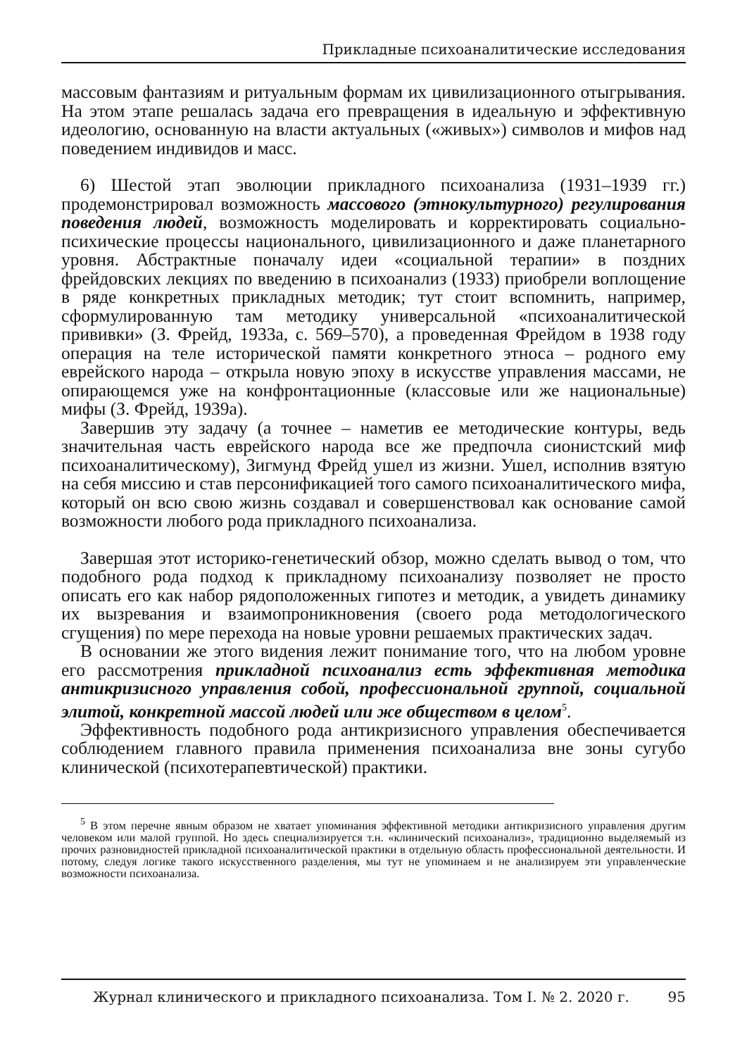Прикладные психоаналитические исследования
массовым фантазиям и ритуальным формам их цивилизационного отыгрывания. На этом этапе решалась задача его превращения в идеальную и эффективную идеологию, основанную на власти актуальных («живых») символов и мифов над поведением индивидов и масс.
6) Шестой этап эволюции прикладного психоанализа (1931–1939 гг.) продемонстрировал возможность массового (этнокультурного) регулирования поведения людей, возможность моделировать и корректировать социально-психические процессы национального, цивилизационного и даже планетарного уровня. Абстрактные поначалу идеи «социальной терапии» в поздних фрейдовских лекциях по введению в психоанализ (1933) приобрели воплощение в ряде конкретных прикладных методик; тут стоит вспомнить, например, сформулированную там методику универсальной «психоаналитической прививки» (З. Фрейд, 1933а, с. 569–570), а проведенная Фрейдом в 1938 году операция на теле исторической памяти конкретного этноса – родного ему еврейского народа – открыла новую эпоху в искусстве управления массами, не опирающемся уже на конфронтационные (классовые или же национальные) мифы (З. Фрейд, 1939а).
Завершив эту задачу (а точнее – наметив ее методические контуры, ведь значительная часть еврейского народа все же предпочла сионистский миф психоаналитическому), Зигмунд Фрейд ушел из жизни. Ушел, исполнив взятую на себя миссию и став персонификацией того самого психоаналитического мифа, который он всю свою жизнь создавал и совершенствовал как основание самой возможности любого рода прикладного психоанализа.
Завершая этот историко-генетический обзор, можно сделать вывод о том, что подобного рода подход к прикладному психоанализу позволяет не просто описать его как набор рядоположенных гипотез и методик, а увидеть динамику их вызревания и взаимопроникновения (своего рода методологического сгущения) по мере перехода на новые уровни решаемых практических задач.
В основании же этого видения лежит понимание того, что на любом уровне его рассмотрения прикладной психоанализ есть эффективная методика антикризисного управления собой, профессиональной группой, социальной элитой, конкретной массой людей или же обществом в целом<sup>5</sup>.
Эффективность подобного рода антикризисного управления обеспечивается соблюдением главного правила применения психоанализа вне зоны сугубо клинической (психотерапевтической) практики.
<sup>5</sup> В этом перечне явным образом не хватает упоминания эффективной методики антикризисного управления другим человеком или малой группой. Но здесь специализируется т.н. «клинический психоанализ», традиционно выделяемый из прочих разновидностей прикладной психоаналитической практики в отдельную область профессиональной деятельности. И потому, следуя логике такого искусственного разделения, мы тут не упоминаем и не анализируем эти управленческие возможности психоанализа.
Журнал клинического и прикладного психоанализа. Том I. № 2. 2020 г. 95